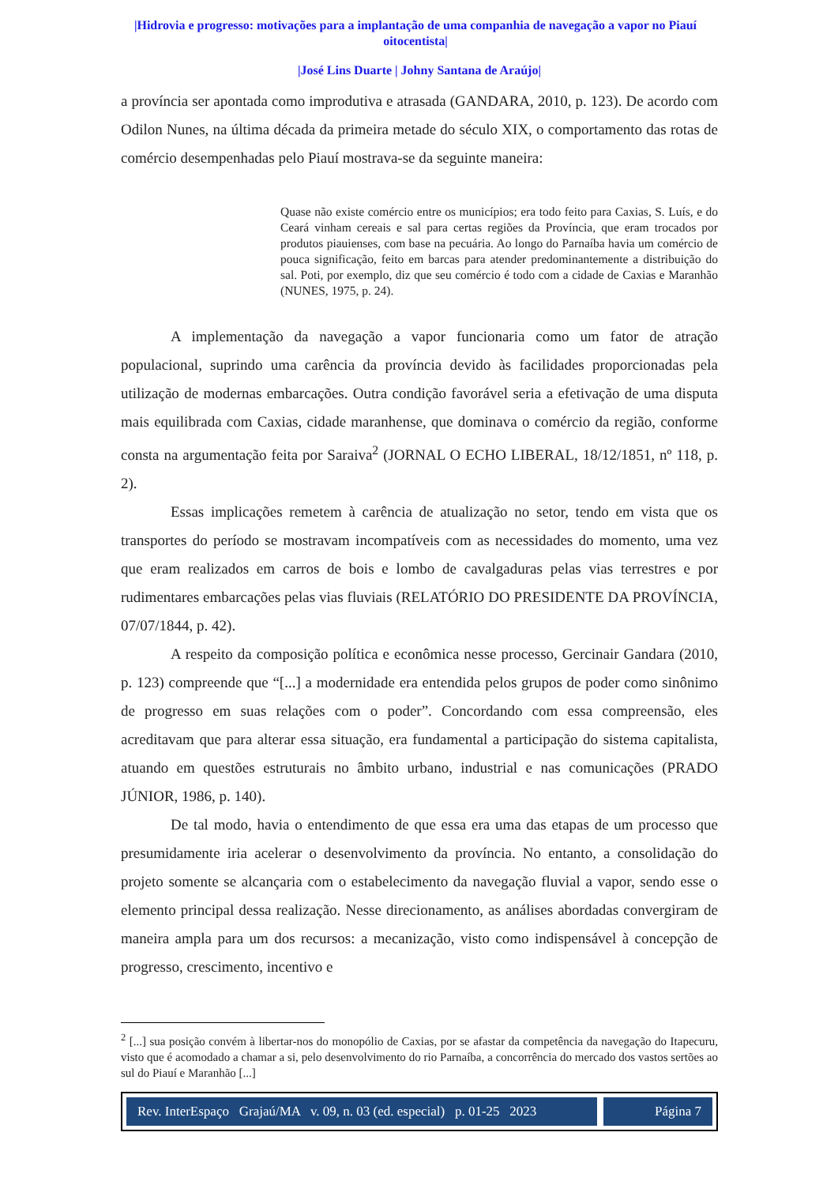|Hidrovia e progresso: motivações para a implantação de uma companhia de navegação a vapor no Piauí oitocentista|
|José Lins Duarte | Johny Santana de Araújo|
a província ser apontada como improdutiva e atrasada (GANDARA, 2010, p. 123). De acordo com Odilon Nunes, na última década da primeira metade do século XIX, o comportamento das rotas de comércio desempenhadas pelo Piauí mostrava-se da seguinte maneira:
Quase não existe comércio entre os municípios; era todo feito para Caxias, S. Luís, e do Ceará vinham cereais e sal para certas regiões da Província, que eram trocados por produtos piauienses, com base na pecuária. Ao longo do Parnaíba havia um comércio de pouca significação, feito em barcas para atender predominantemente a distribuição do sal. Poti, por exemplo, diz que seu comércio é todo com a cidade de Caxias e Maranhão (NUNES, 1975, p. 24).
A implementação da navegação a vapor funcionaria como um fator de atração populacional, suprindo uma carência da província devido às facilidades proporcionadas pela utilização de modernas embarcações. Outra condição favorável seria a efetivação de uma disputa mais equilibrada com Caxias, cidade maranhense, que dominava o comércio da região, conforme consta na argumentação feita por Saraiva<sup>2</sup> (JORNAL O ECHO LIBERAL, 18/12/1851, nº 118, p. 2).
Essas implicações remetem à carência de atualização no setor, tendo em vista que os transportes do período se mostravam incompatíveis com as necessidades do momento, uma vez que eram realizados em carros de bois e lombo de cavalgaduras pelas vias terrestres e por rudimentares embarcações pelas vias fluviais (RELATÓRIO DO PRESIDENTE DA PROVÍNCIA, 07/07/1844, p. 42).
A respeito da composição política e econômica nesse processo, Gercinair Gandara (2010, p. 123) compreende que “[...] a modernidade era entendida pelos grupos de poder como sinônimo de progresso em suas relações com o poder”. Concordando com essa compreensão, eles acreditavam que para alterar essa situação, era fundamental a participação do sistema capitalista, atuando em questões estruturais no âmbito urbano, industrial e nas comunicações (PRADO JÚNIOR, 1986, p. 140).
De tal modo, havia o entendimento de que essa era uma das etapas de um processo que presumidamente iria acelerar o desenvolvimento da província. No entanto, a consolidação do projeto somente se alcançaria com o estabelecimento da navegação fluvial a vapor, sendo esse o elemento principal dessa realização. Nesse direcionamento, as análises abordadas convergiram de maneira ampla para um dos recursos: a mecanização, visto como indispensável à concepção de progresso, crescimento, incentivo e
<sup>2</sup> [...] sua posição convém à libertar-nos do monopólio de Caxias, por se afastar da competência da navegação do Itapecuru, visto que é acomodado a chamar a si, pelo desenvolvimento do rio Parnaíba, a concorrência do mercado dos vastos sertões ao sul do Piauí e Maranhão [...]
Rev. InterEspaço Grajaú/MA v. 09, n. 03 (ed. especial) p. 01-25 2023
Página 7